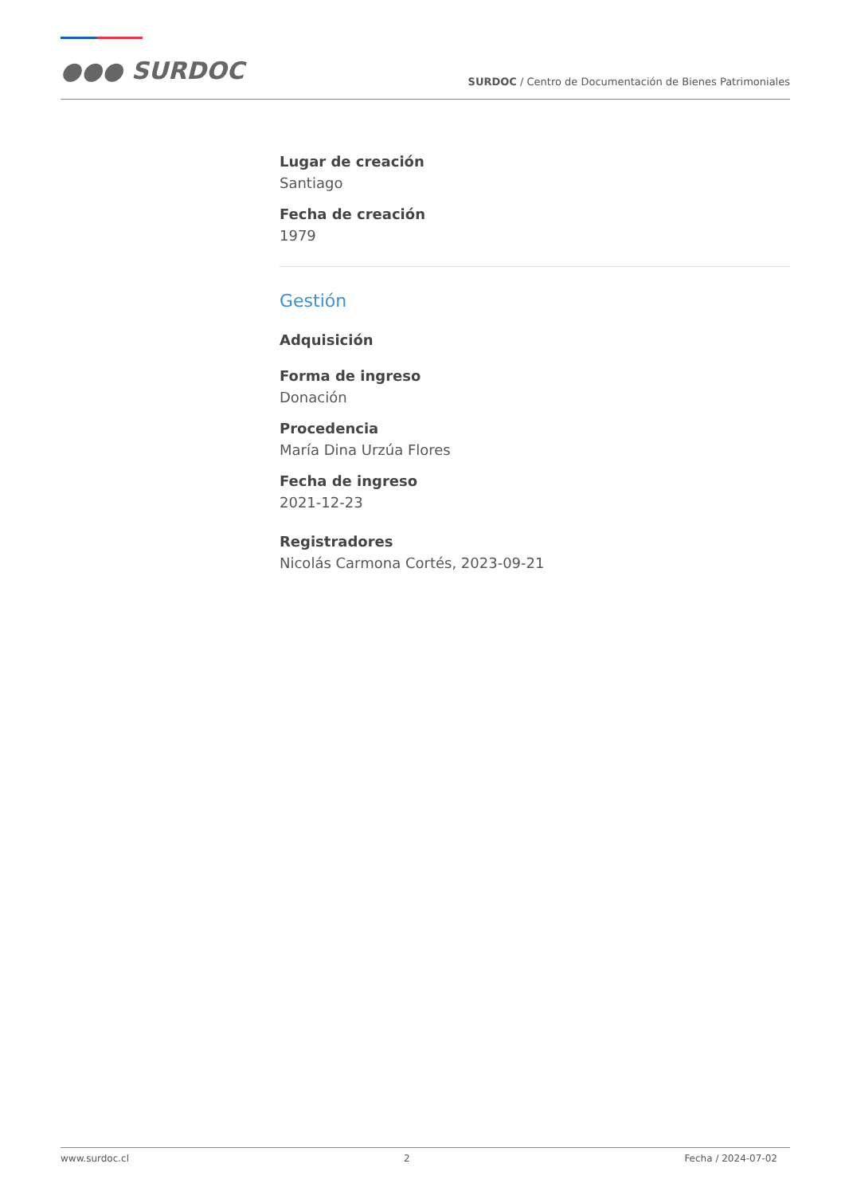●●● SURDOC
SURDOC / Centro de Documentación de Bienes Patrimoniales
Lugar de creación
Santiago
Fecha de creación
1979
Gestión
Adquisición
Forma de ingreso
Donación
Procedencia
María Dina Urzúa Flores
Fecha de ingreso
2021-12-23
Registradores
Nicolás Carmona Cortés, 2023-09-21
www.surdoc.cl 2 Fecha / 2024-07-02